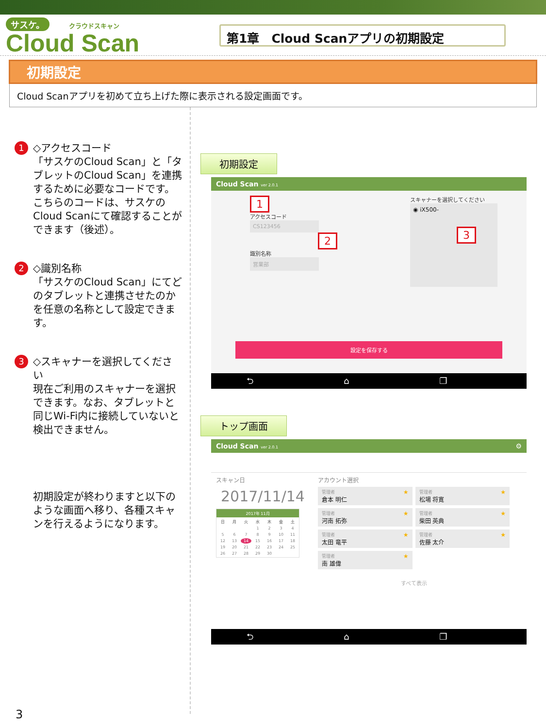サスケ。 クラウドスキャン
Cloud Scan
第1章　Cloud Scanアプリの初期設定
初期設定
Cloud Scanアプリを初めて立ち上げた際に表示される設定画面です。
1
◇アクセスコード
「サスケのCloud Scan」と「タブレットのCloud Scan」を連携するために必要なコードです。こちらのコードは、サスケのCloud Scanにて確認することができます（後述）。
2
◇識別名称
「サスケのCloud Scan」にてどのタブレットと連携させたのかを任意の名称として設定できます。
3
◇スキャナーを選択してください
現在ご利用のスキャナーを選択できます。なお、タブレットと同じWi-Fi内に接続していないと検出できません。
初期設定が終わりますと以下のような画面へ移り、各種スキャンを行えるようになります。
初期設定
Cloud Scan ver 2.0.1
1
アクセスコード
CS123456
2
識別名称
営業部
スキャナーを選択してください
◉ iX500-
3
設定を保存する
⮌ ⌂ ❐
トップ画面
Cloud Scan ver 2.0.1 ⚙
スキャン日
2017/11/14
2017年 11月
| 日 | 月 | 火 | 水 | 木 | 金 | 土 |
| --- | --- | --- | --- | --- | --- | --- |
| | | | 1 | 2 | 3 | 4 |
| 5 | 6 | 7 | 8 | 9 | 10 | 11 |
| 12 | 13 | 14 | 15 | 16 | 17 | 18 |
| 19 | 20 | 21 | 22 | 23 | 24 | 25 |
| 26 | 27 | 28 | 29 | 30 | | |
アカウント選択
管理者
倉本 明仁
★
管理者
松場 将寛
★
管理者
河南 拓弥
★
管理者
柴田 英典
★
管理者
太田 竜平
★
管理者
佐藤 太介
★
管理者
南 雄偉
★
すべて表示
⮌ ⌂ ❐
3